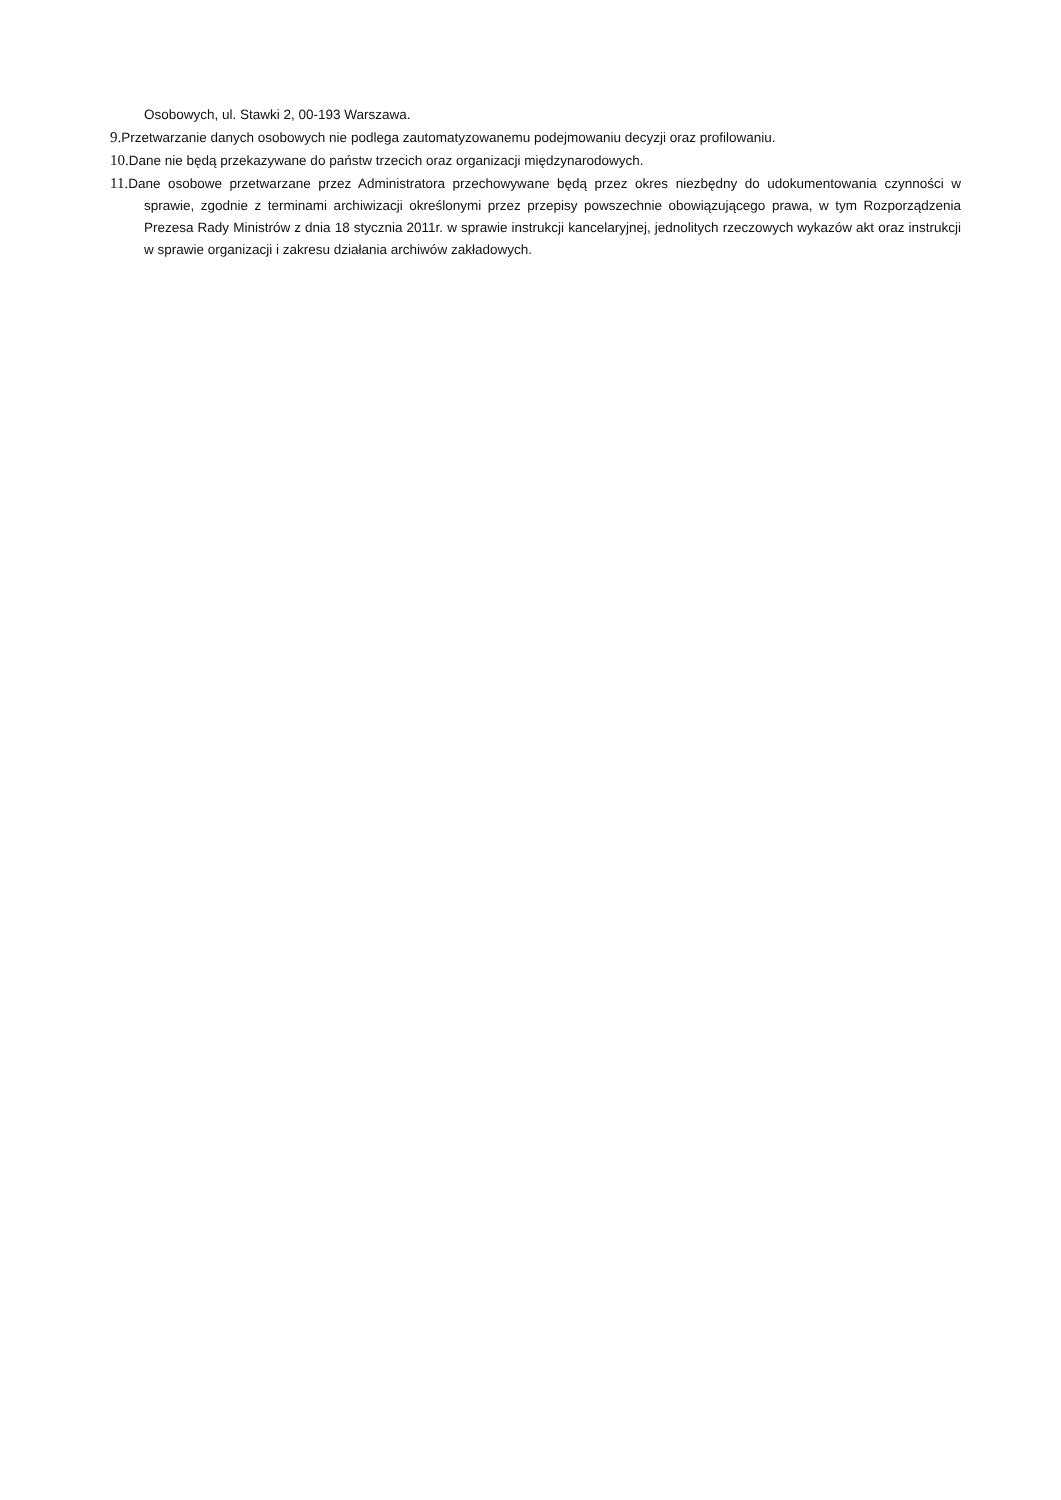Osobowych, ul. Stawki 2, 00-193 Warszawa.
9. Przetwarzanie danych osobowych nie podlega zautomatyzowanemu podejmowaniu decyzji oraz profilowaniu.
10. Dane nie będą przekazywane do państw trzecich oraz organizacji międzynarodowych.
11. Dane osobowe przetwarzane przez Administratora przechowywane będą przez okres niezbędny do udokumentowania czynności w sprawie, zgodnie z terminami archiwizacji określonymi przez przepisy powszechnie obowiązującego prawa, w tym Rozporządzenia Prezesa Rady Ministrów z dnia 18 stycznia 2011r. w sprawie instrukcji kancelaryjnej, jednolitych rzeczowych wykazów akt oraz instrukcji w sprawie organizacji i zakresu działania archiwów zakładowych.